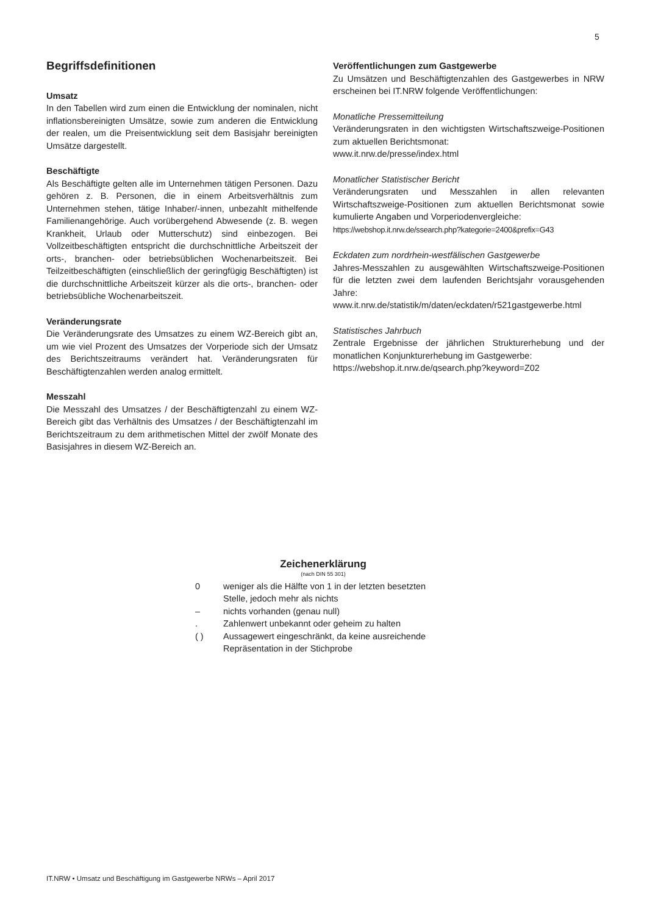5
Begriffsdefinitionen
Umsatz
In den Tabellen wird zum einen die Entwicklung der nominalen, nicht inflationsbereinigten Umsätze, sowie zum anderen die Entwicklung der realen, um die Preisentwicklung seit dem Basisjahr bereinigten Umsätze dargestellt.
Beschäftigte
Als Beschäftigte gelten alle im Unternehmen tätigen Personen. Dazu gehören z. B. Personen, die in einem Arbeitsverhältnis zum Unternehmen stehen, tätige Inhaber/-innen, unbezahlt mithelfende Familienangehörige. Auch vorübergehend Abwesende (z. B. wegen Krankheit, Urlaub oder Mutterschutz) sind einbezogen. Bei Vollzeitbeschäftigten entspricht die durchschnittliche Arbeitszeit der orts-, branchen- oder betriebsüblichen Wochenarbeitszeit. Bei Teilzeitbeschäftigten (einschließlich der geringfügig Beschäftigten) ist die durchschnittliche Arbeitszeit kürzer als die orts-, branchen- oder betriebsübliche Wochenarbeitszeit.
Veränderungsrate
Die Veränderungsrate des Umsatzes zu einem WZ-Bereich gibt an, um wie viel Prozent des Umsatzes der Vorperiode sich der Umsatz des Berichtszeitraums verändert hat. Veränderungsraten für Beschäftigtenzahlen werden analog ermittelt.
Messzahl
Die Messzahl des Umsatzes / der Beschäftigtenzahl zu einem WZ-Bereich gibt das Verhältnis des Umsatzes / der Beschäftigtenzahl im Berichtszeitraum zu dem arithmetischen Mittel der zwölf Monate des Basisjahres in diesem WZ-Bereich an.
Veröffentlichungen zum Gastgewerbe
Zu Umsätzen und Beschäftigtenzahlen des Gastgewerbes in NRW erscheinen bei IT.NRW folgende Veröffentlichungen:
Monatliche Pressemitteilung
Veränderungsraten in den wichtigsten Wirtschaftszweige-Positionen zum aktuellen Berichtsmonat:
www.it.nrw.de/presse/index.html
Monatlicher Statistischer Bericht
Veränderungsraten und Messzahlen in allen relevanten Wirtschaftszweige-Positionen zum aktuellen Berichtsmonat sowie kumulierte Angaben und Vorperiodenvergleiche:
https://webshop.it.nrw.de/ssearch.php?kategorie=2400&prefix=G43
Eckdaten zum nordrhein-westfälischen Gastgewerbe
Jahres-Messzahlen zu ausgewählten Wirtschaftszweige-Positionen für die letzten zwei dem laufenden Berichtsjahr vorausgehenden Jahre:
www.it.nrw.de/statistik/m/daten/eckdaten/r521gastgewerbe.html
Statistisches Jahrbuch
Zentrale Ergebnisse der jährlichen Strukturerhebung und der monatlichen Konjunkturerhebung im Gastgewerbe:
https://webshop.it.nrw.de/qsearch.php?keyword=Z02
Zeichenerklärung
(nach DIN 55 301)
| 0 | weniger als die Hälfte von 1 in der letzten besetzten Stelle, jedoch mehr als nichts |
| – | nichts vorhanden (genau null) |
| . | Zahlenwert unbekannt oder geheim zu halten |
| ( ) | Aussagewert eingeschränkt, da keine ausreichende Repräsentation in der Stichprobe |
IT.NRW • Umsatz und Beschäftigung im Gastgewerbe NRWs – April 2017